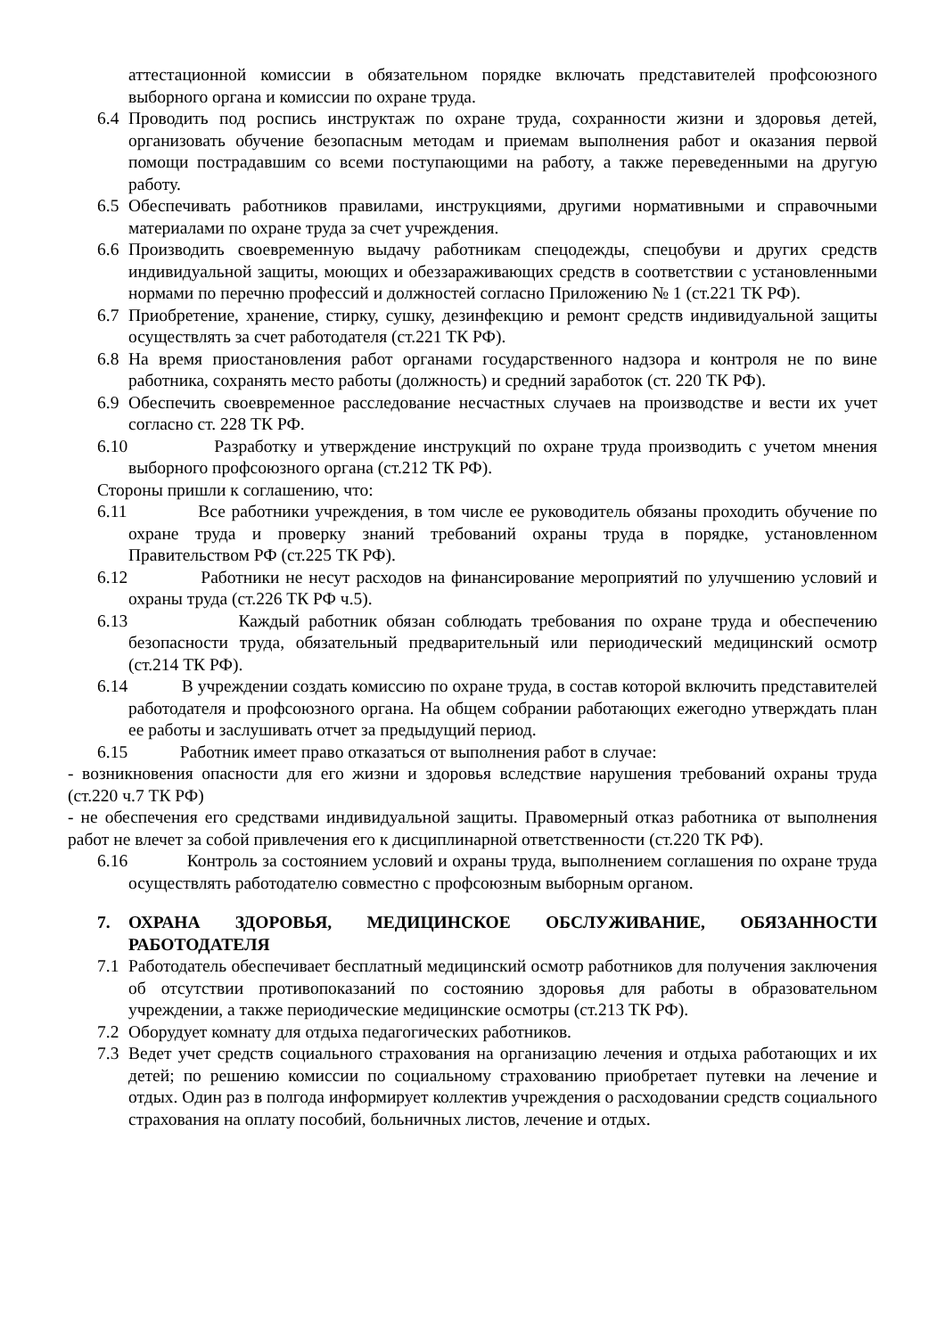аттестационной комиссии в обязательном порядке включать представителей профсоюзного выборного органа и комиссии по охране труда.
6.4 Проводить под роспись инструктаж по охране труда, сохранности жизни и здоровья детей, организовать обучение безопасным методам и приемам выполнения работ и оказания первой помощи пострадавшим со всеми поступающими на работу, а также переведенными на другую работу.
6.5 Обеспечивать работников правилами, инструкциями, другими нормативными и справочными материалами по охране труда за счет учреждения.
6.6 Производить своевременную выдачу работникам спецодежды, спецобуви и других средств индивидуальной защиты, моющих и обеззараживающих средств в соответствии с установленными нормами по перечню профессий и должностей согласно Приложению № 1 (ст.221 ТК РФ).
6.7 Приобретение, хранение, стирку, сушку, дезинфекцию и ремонт средств индивидуальной защиты осуществлять за счет работодателя (ст.221 ТК РФ).
6.8 На время приостановления работ органами государственного надзора и контроля не по вине работника, сохранять место работы (должность) и средний заработок (ст. 220 ТК РФ).
6.9 Обеспечить своевременное расследование несчастных случаев на производстве и вести их учет согласно ст. 228 ТК РФ.
6.10 Разработку и утверждение инструкций по охране труда производить с учетом мнения выборного профсоюзного органа (ст.212 ТК РФ).
Стороны пришли к соглашению, что:
6.11 Все работники учреждения, в том числе ее руководитель обязаны проходить обучение по охране труда и проверку знаний требований охраны труда в порядке, установленном Правительством РФ (ст.225 ТК РФ).
6.12 Работники не несут расходов на финансирование мероприятий по улучшению условий и охраны труда (ст.226 ТК РФ ч.5).
6.13 Каждый работник обязан соблюдать требования по охране труда и обеспечению безопасности труда, обязательный предварительный или периодический медицинский осмотр (ст.214 ТК РФ).
6.14 В учреждении создать комиссию по охране труда, в состав которой включить представителей работодателя и профсоюзного органа. На общем собрании работающих ежегодно утверждать план ее работы и заслушивать отчет за предыдущий период.
6.15 Работник имеет право отказаться от выполнения работ в случае:
- возникновения опасности для его жизни и здоровья вследствие нарушения требований охраны труда (ст.220 ч.7 ТК РФ)
- не обеспечения его средствами индивидуальной защиты. Правомерный отказ работника от выполнения работ не влечет за собой привлечения его к дисциплинарной ответственности (ст.220 ТК РФ).
6.16 Контроль за состоянием условий и охраны труда, выполнением соглашения по охране труда осуществлять работодателю совместно с профсоюзным выборным органом.
7. ОХРАНА ЗДОРОВЬЯ, МЕДИЦИНСКОЕ ОБСЛУЖИВАНИЕ, ОБЯЗАННОСТИ РАБОТОДАТЕЛЯ
7.1 Работодатель обеспечивает бесплатный медицинский осмотр работников для получения заключения об отсутствии противопоказаний по состоянию здоровья для работы в образовательном учреждении, а также периодические медицинские осмотры (ст.213 ТК РФ).
7.2 Оборудует комнату для отдыха педагогических работников.
7.3 Ведет учет средств социального страхования на организацию лечения и отдыха работающих и их детей; по решению комиссии по социальному страхованию приобретает путевки на лечение и отдых. Один раз в полгода информирует коллектив учреждения о расходовании средств социального страхования на оплату пособий, больничных листов, лечение и отдых.